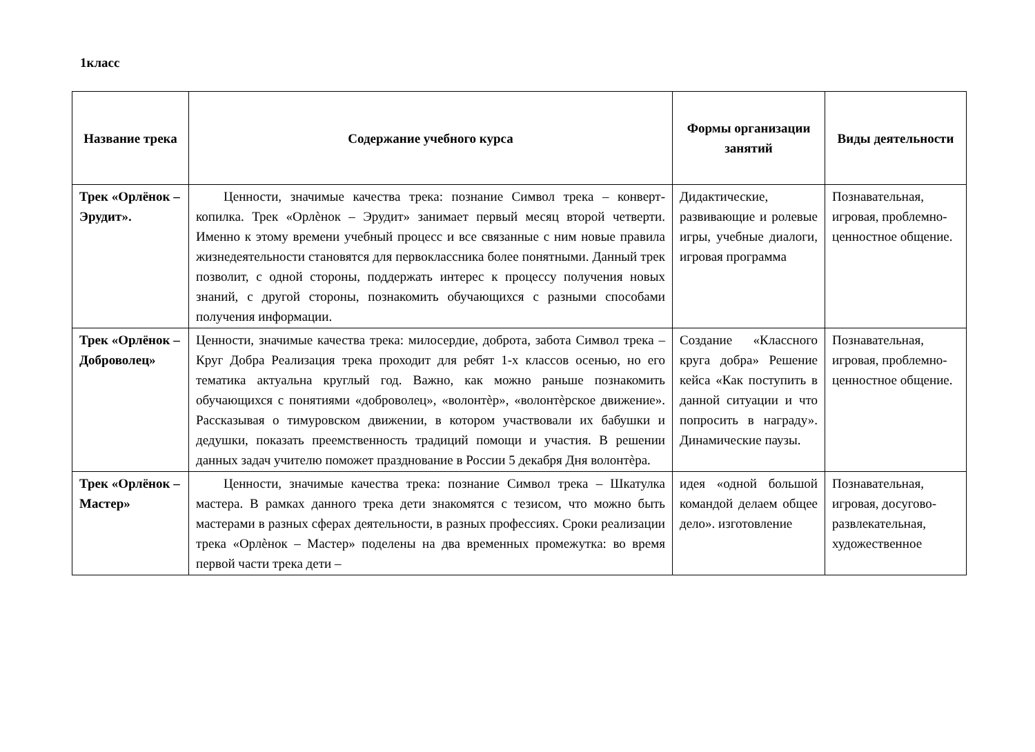1класс
| Название трека | Содержание учебного курса | Формы организации занятий | Виды деятельности |
| --- | --- | --- | --- |
| Трек «Орлёнок – Эрудит». | Ценности, значимые качества трека: познание Символ трека – конверт- копилка. Трек «Орлѐнок – Эрудит» занимает первый месяц второй четверти. Именно к этому времени учебный процесс и все связанные с ним новые правила жизнедеятельности становятся для первоклассника более понятными. Данный трек позволит, с одной стороны, поддержать интерес к процессу получения новых знаний, с другой стороны, познакомить обучающихся с разными способами получения информации. | Дидактические, развивающие и ролевые игры, учебные диалоги, игровая программа | Познавательная, игровая, проблемно-ценностное общение. |
| Трек «Орлёнок – Доброволец» | Ценности, значимые качества трека: милосердие, доброта, забота Символ трека – Круг Добра Реализация трека проходит для ребят 1-х классов осенью, но его тематика актуальна круглый год. Важно, как можно раньше познакомить обучающихся с понятиями «доброволец», «волонтѐр», «волонтѐрское движение». Рассказывая о тимуровском движении, в котором участвовали их бабушки и дедушки, показать преемственность традиций помощи и участия. В решении данных задач учителю поможет празднование в России 5 декабря Дня волонтѐра. | Создание «Классного круга добра» Решение кейса «Как поступить в данной ситуации и что попросить в награду». Динамические паузы. | Познавательная, игровая, проблемно-ценностное общение. |
| Трек «Орлёнок – Мастер» | Ценности, значимые качества трека: познание Символ трека – Шкатулка мастера. В рамках данного трека дети знакомятся с тезисом, что можно быть мастерами в разных сферах деятельности, в разных профессиях. Сроки реализации трека «Орлѐнок – Мастер» поделены на два временных промежутка: во время первой части трека дети – | идея «одной большой командой делаем общее дело». изготовление | Познавательная, игровая, досугово-развлекательная, художественное |